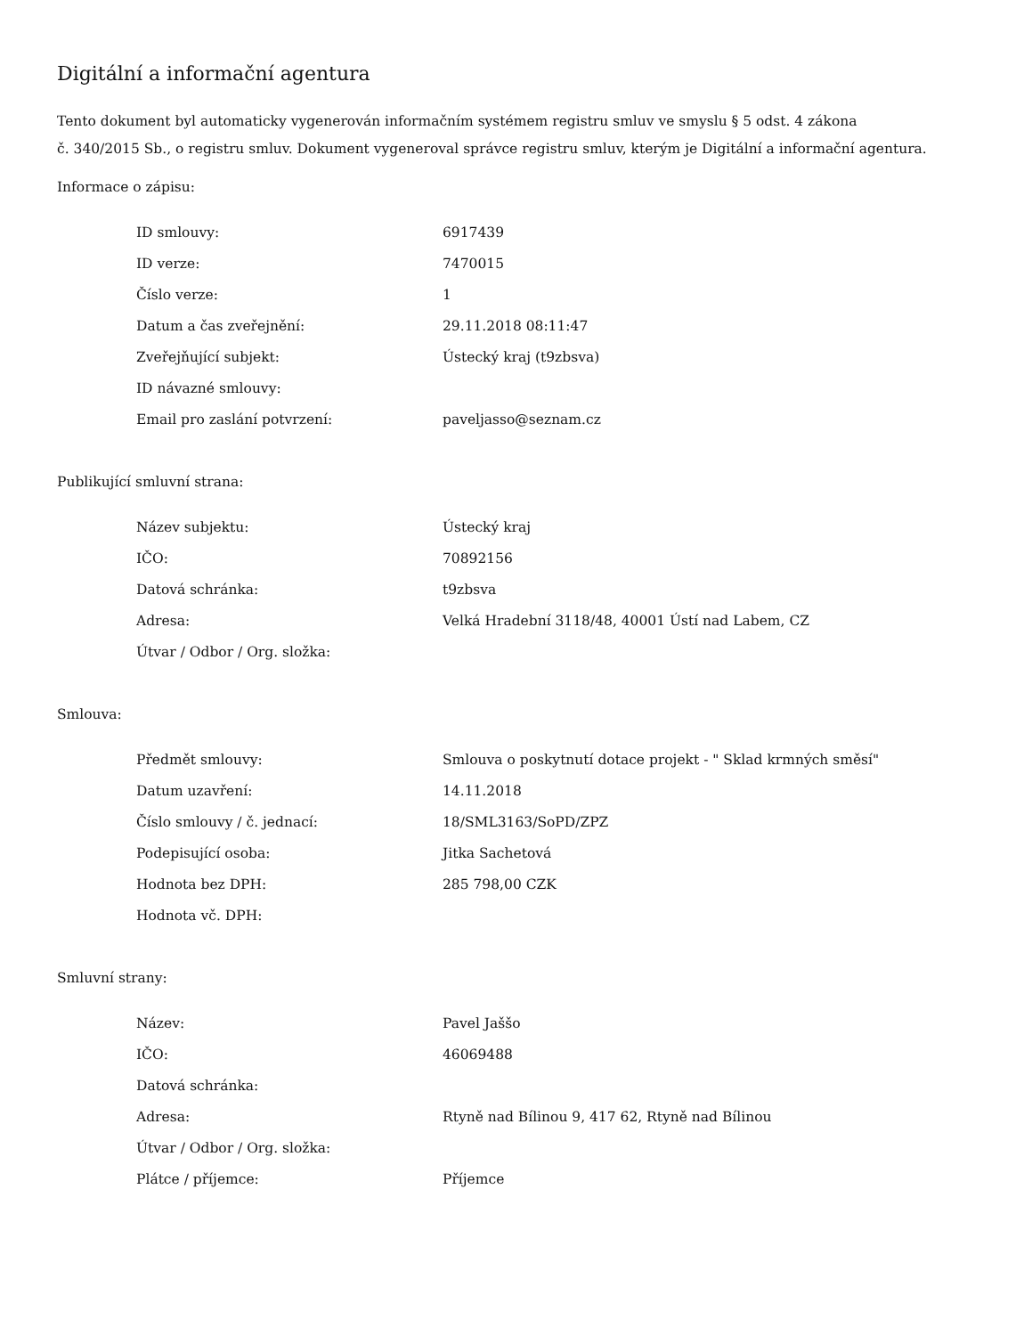Digitální a informační agentura
Tento dokument byl automaticky vygenerován informačním systémem registru smluv ve smyslu § 5 odst. 4 zákona
č. 340/2015 Sb., o registru smluv. Dokument vygeneroval správce registru smluv, kterým je Digitální a informační agentura.
Informace o zápisu:
| ID smlouvy: | 6917439 |
| ID verze: | 7470015 |
| Číslo verze: | 1 |
| Datum a čas zveřejnění: | 29.11.2018 08:11:47 |
| Zveřejňující subjekt: | Ústecký kraj (t9zbsva) |
| ID návazné smlouvy: | |
| Email pro zaslání potvrzení: | paveljasso@seznam.cz |
Publikující smluvní strana:
| Název subjektu: | Ústecký kraj |
| IČO: | 70892156 |
| Datová schránka: | t9zbsva |
| Adresa: | Velká Hradební 3118/48, 40001 Ústí nad Labem, CZ |
| Útvar / Odbor / Org. složka: | |
Smlouva:
| Předmět smlouvy: | Smlouva o poskytnutí dotace projekt - " Sklad krmných směsí" |
| Datum uzavření: | 14.11.2018 |
| Číslo smlouvy / č. jednací: | 18/SML3163/SoPD/ZPZ |
| Podepisující osoba: | Jitka Sachetová |
| Hodnota bez DPH: | 285 798,00 CZK |
| Hodnota vč. DPH: | |
Smluvní strany:
| Název: | Pavel Jaššo |
| IČO: | 46069488 |
| Datová schránka: | |
| Adresa: | Rtyně nad Bílinou 9, 417 62, Rtyně nad Bílinou |
| Útvar / Odbor / Org. složka: | |
| Plátce / příjemce: | Příjemce |